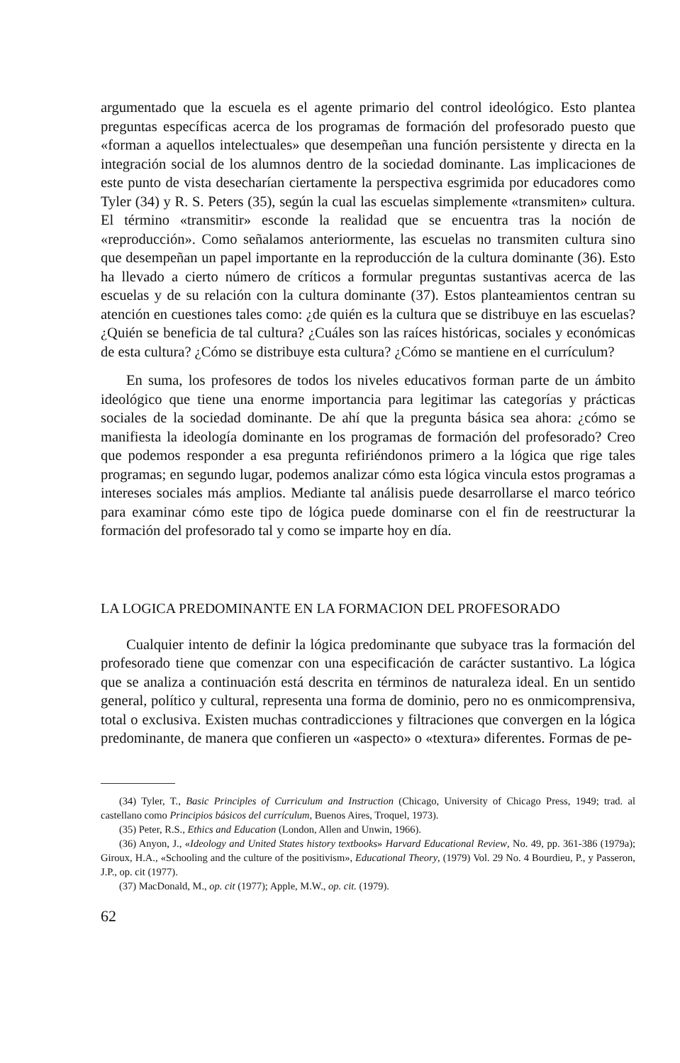argumentado que la escuela es el agente primario del control ideológico. Esto plantea preguntas específicas acerca de los programas de formación del profesorado puesto que «forman a aquellos intelectuales» que desempeñan una función persistente y directa en la integración social de los alumnos dentro de la sociedad dominante. Las implicaciones de este punto de vista desecharían ciertamente la perspectiva esgrimida por educadores como Tyler (34) y R. S. Peters (35), según la cual las escuelas simplemente «transmiten» cultura. El término «transmitir» esconde la realidad que se encuentra tras la noción de «reproducción». Como señalamos anteriormente, las escuelas no transmiten cultura sino que desempeñan un papel importante en la reproducción de la cultura dominante (36). Esto ha llevado a cierto número de críticos a formular preguntas sustantivas acerca de las escuelas y de su relación con la cultura dominante (37). Estos planteamientos centran su atención en cuestiones tales como: ¿de quién es la cultura que se distribuye en las escuelas? ¿Quién se beneficia de tal cultura? ¿Cuáles son las raíces históricas, sociales y económicas de esta cultura? ¿Cómo se distribuye esta cultura? ¿Cómo se mantiene en el currículum?
En suma, los profesores de todos los niveles educativos forman parte de un ámbito ideológico que tiene una enorme importancia para legitimar las categorías y prácticas sociales de la sociedad dominante. De ahí que la pregunta básica sea ahora: ¿cómo se manifiesta la ideología dominante en los programas de formación del profesorado? Creo que podemos responder a esa pregunta refiriéndonos primero a la lógica que rige tales programas; en segundo lugar, podemos analizar cómo esta lógica vincula estos programas a intereses sociales más amplios. Mediante tal análisis puede desarrollarse el marco teórico para examinar cómo este tipo de lógica puede dominarse con el fin de reestructurar la formación del profesorado tal y como se imparte hoy en día.
LA LOGICA PREDOMINANTE EN LA FORMACION DEL PROFESORADO
Cualquier intento de definir la lógica predominante que subyace tras la formación del profesorado tiene que comenzar con una especificación de carácter sustantivo. La lógica que se analiza a continuación está descrita en términos de naturaleza ideal. En un sentido general, político y cultural, representa una forma de dominio, pero no es onmicomprensiva, total o exclusiva. Existen muchas contradicciones y filtraciones que convergen en la lógica predominante, de manera que confieren un «aspecto» o «textura» diferentes. Formas de pe-
(34) Tyler, T., Basic Principles of Curriculum and Instruction (Chicago, University of Chicago Press, 1949; trad. al castellano como Principios básicos del currículum, Buenos Aires, Troquel, 1973).
(35) Peter, R.S., Ethics and Education (London, Allen and Unwin, 1966).
(36) Anyon, J., «Ideology and United States history textbooks» Harvard Educational Review, No. 49, pp. 361-386 (1979a); Giroux, H.A., «Schooling and the culture of the positivism», Educational Theory, (1979) Vol. 29 No. 4 Bourdieu, P., y Passeron, J.P., op. cit (1977).
(37) MacDonald, M., op. cit (1977); Apple, M.W., op. cit. (1979).
62